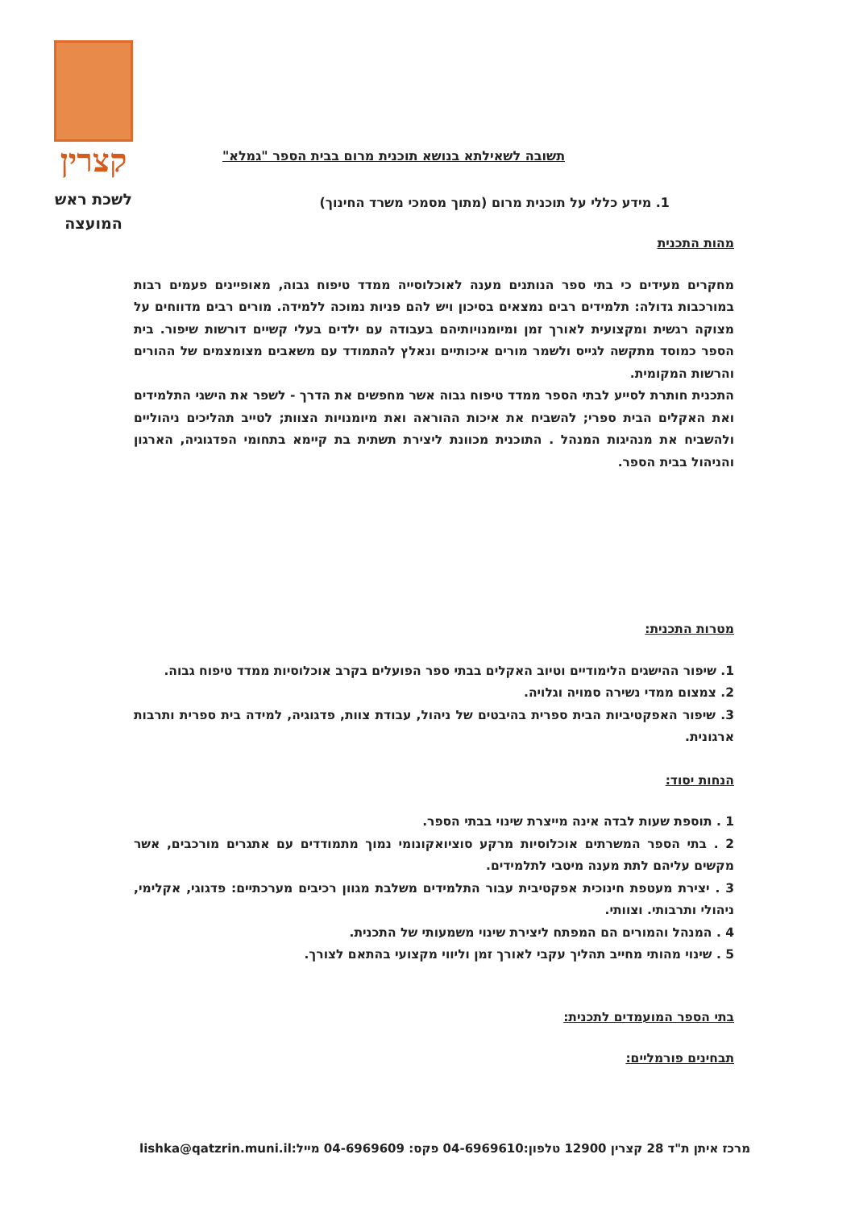קצרין
לשכת ראש
המועצה
תשובה לשאילתא בנושא תוכנית מרום בבית הספר "גמלא"
1. מידע כללי על תוכנית מרום (מתוך מסמכי משרד החינוך)
מהות התכנית
מחקרים מעידים כי בתי ספר הנותנים מענה לאוכלוסייה ממדד טיפוח גבוה, מאופיינים פעמים רבות במורכבות גדולה: תלמידים רבים נמצאים בסיכון ויש להם פניות נמוכה ללמידה. מורים רבים מדווחים על מצוקה רגשית ומקצועית לאורך זמן ומיומנויותיהם בעבודה עם ילדים בעלי קשיים דורשות שיפור. בית הספר כמוסד מתקשה לגייס ולשמר מורים איכותיים ונאלץ להתמודד עם משאבים מצומצמים של ההורים והרשות המקומית.
התכנית חותרת לסייע לבתי הספר ממדד טיפוח גבוה אשר מחפשים את הדרך - לשפר את הישגי התלמידים ואת האקלים הבית ספרי; להשביח את איכות ההוראה ואת מיומנויות הצוות; לטייב תהליכים ניהוליים ולהשביח את מנהיגות המנהל . התוכנית מכוונת ליצירת תשתית בת קיימא בתחומי הפדגוגיה, הארגון והניהול בבית הספר.
מטרות התכנית:
1. שיפור ההישגים הלימודיים וטיוב האקלים בבתי ספר הפועלים בקרב אוכלוסיות ממדד טיפוח גבוה.
2. צמצום ממדי נשירה סמויה וגלויה.
3. שיפור האפקטיביות הבית ספרית בהיבטים של ניהול, עבודת צוות, פדגוגיה, למידה בית ספרית ותרבות ארגונית.
הנחות יסוד:
1 . תוספת שעות לבדה אינה מייצרת שינוי בבתי הספר.
2 . בתי הספר המשרתים אוכלוסיות מרקע סוציואקונומי נמוך מתמודדים עם אתגרים מורכבים, אשר מקשים עליהם לתת מענה מיטבי לתלמידים.
3 . יצירת מעטפת חינוכית אפקטיבית עבור התלמידים משלבת מגוון רכיבים מערכתיים: פדגוגי, אקלימי, ניהולי ותרבותי. וצוותי.
4 . המנהל והמורים הם המפתח ליצירת שינוי משמעותי של התכנית.
5 . שינוי מהותי מחייב תהליך עקבי לאורך זמן וליווי מקצועי בהתאם לצורך.
בתי הספר המועמדים לתכנית:
תבחינים פורמליים:
מרכז איתן ת"ד 28 קצרין 12900 טלפון:04-6969610 פקס: 04-6969609 מייל:lishka@qatzrin.muni.il